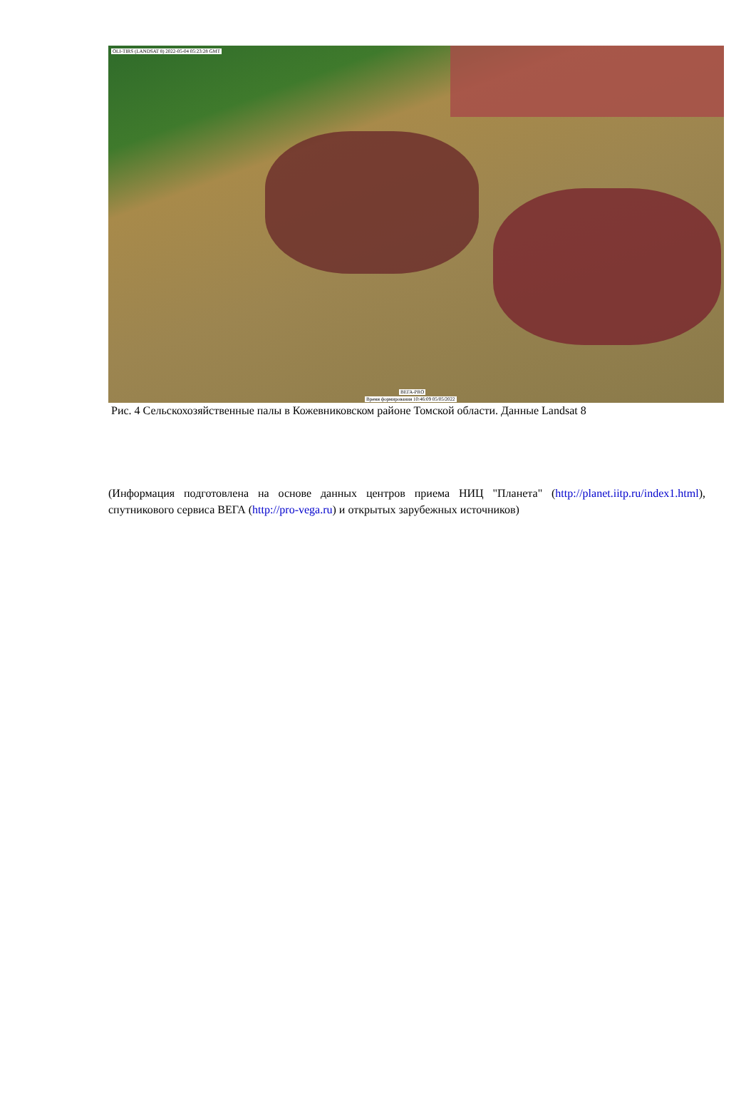OLI-TIRS (LANDSAT 8) 2022-05-04 05:23:28 GMT
ВЕГА-PRO
Время формирования 10:46:09 05/05/2022
Рис. 4 Сельскохозяйственные палы в Кожевниковском районе Томской области. Данные Landsat 8
(Информация подготовлена на основе данных центров приема НИЦ "Планета" (http://planet.iitp.ru/index1.html), спутникового сервиса ВЕГА (http://pro-vega.ru) и открытых зарубежных источников)